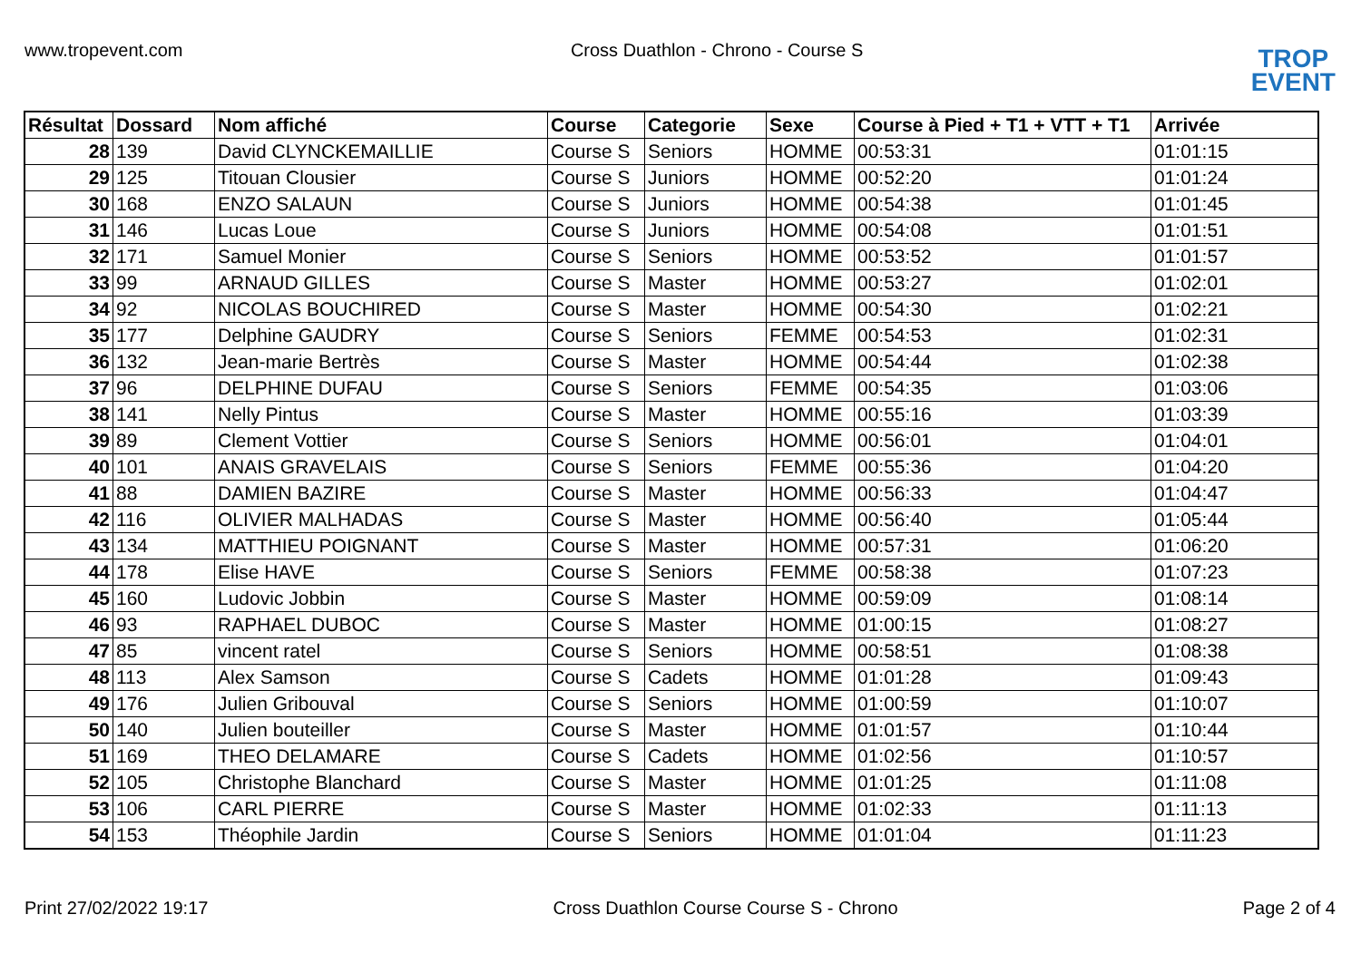www.tropevent.com Cross Duathlon - Chrono - Course S
TROP
EVENT
| Résultat | Dossard | Nom affiché | Course | Categorie | Sexe | Course à Pied + T1 + VTT + T1 | Arrivée |
| --- | --- | --- | --- | --- | --- | --- | --- |
| 28 | 139 | David CLYNCKEMAILLIE | Course S | Seniors | HOMME | 00:53:31 | 01:01:15 |
| 29 | 125 | Titouan Clousier | Course S | Juniors | HOMME | 00:52:20 | 01:01:24 |
| 30 | 168 | ENZO SALAUN | Course S | Juniors | HOMME | 00:54:38 | 01:01:45 |
| 31 | 146 | Lucas Loue | Course S | Juniors | HOMME | 00:54:08 | 01:01:51 |
| 32 | 171 | Samuel Monier | Course S | Seniors | HOMME | 00:53:52 | 01:01:57 |
| 33 | 99 | ARNAUD GILLES | Course S | Master | HOMME | 00:53:27 | 01:02:01 |
| 34 | 92 | NICOLAS BOUCHIRED | Course S | Master | HOMME | 00:54:30 | 01:02:21 |
| 35 | 177 | Delphine GAUDRY | Course S | Seniors | FEMME | 00:54:53 | 01:02:31 |
| 36 | 132 | Jean-marie Bertrès | Course S | Master | HOMME | 00:54:44 | 01:02:38 |
| 37 | 96 | DELPHINE DUFAU | Course S | Seniors | FEMME | 00:54:35 | 01:03:06 |
| 38 | 141 | Nelly Pintus | Course S | Master | HOMME | 00:55:16 | 01:03:39 |
| 39 | 89 | Clement Vottier | Course S | Seniors | HOMME | 00:56:01 | 01:04:01 |
| 40 | 101 | ANAIS GRAVELAIS | Course S | Seniors | FEMME | 00:55:36 | 01:04:20 |
| 41 | 88 | DAMIEN BAZIRE | Course S | Master | HOMME | 00:56:33 | 01:04:47 |
| 42 | 116 | OLIVIER MALHADAS | Course S | Master | HOMME | 00:56:40 | 01:05:44 |
| 43 | 134 | MATTHIEU POIGNANT | Course S | Master | HOMME | 00:57:31 | 01:06:20 |
| 44 | 178 | Elise HAVE | Course S | Seniors | FEMME | 00:58:38 | 01:07:23 |
| 45 | 160 | Ludovic Jobbin | Course S | Master | HOMME | 00:59:09 | 01:08:14 |
| 46 | 93 | RAPHAEL DUBOC | Course S | Master | HOMME | 01:00:15 | 01:08:27 |
| 47 | 85 | vincent ratel | Course S | Seniors | HOMME | 00:58:51 | 01:08:38 |
| 48 | 113 | Alex Samson | Course S | Cadets | HOMME | 01:01:28 | 01:09:43 |
| 49 | 176 | Julien Gribouval | Course S | Seniors | HOMME | 01:00:59 | 01:10:07 |
| 50 | 140 | Julien bouteiller | Course S | Master | HOMME | 01:01:57 | 01:10:44 |
| 51 | 169 | THEO DELAMARE | Course S | Cadets | HOMME | 01:02:56 | 01:10:57 |
| 52 | 105 | Christophe Blanchard | Course S | Master | HOMME | 01:01:25 | 01:11:08 |
| 53 | 106 | CARL PIERRE | Course S | Master | HOMME | 01:02:33 | 01:11:13 |
| 54 | 153 | Théophile Jardin | Course S | Seniors | HOMME | 01:01:04 | 01:11:23 |
Print 27/02/2022 19:17 Cross Duathlon Course Course S - Chrono Page 2 of 4